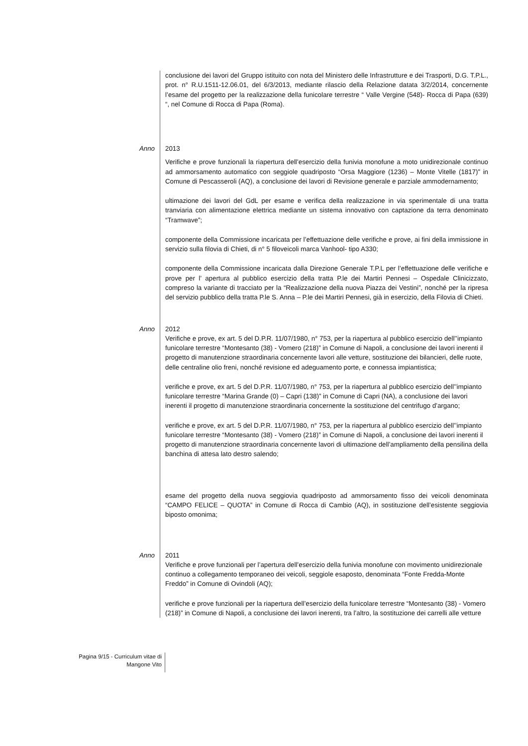conclusione dei lavori del Gruppo istituito con nota del Ministero delle Infrastrutture e dei Trasporti, D.G. T.P.L., prot. n° R.U.1511-12.06.01, del 6/3/2013, mediante rilascio della Relazione datata 3/2/2014, concernente l’esame del progetto per la realizzazione della funicolare terrestre “ Valle Vergine (548)- Rocca di Papa (639) “, nel Comune di Rocca di Papa (Roma).
Anno 2013
Verifiche e prove funzionali la riapertura dell’esercizio della funivia monofune a moto unidirezionale continuo ad ammorsamento automatico con seggiole quadriposto “Orsa Maggiore (1236) – Monte Vitelle (1817)” in Comune di Pescasseroli (AQ), a conclusione dei lavori di Revisione generale e parziale ammodernamento;
ultimazione dei lavori del GdL per esame e verifica della realizzazione in via sperimentale di una tratta tranviaria con alimentazione elettrica mediante un sistema innovativo con captazione da terra denominato “Tramwave”;
componente della Commissione incaricata per l’effettuazione delle verifiche e prove, ai fini della immissione in servizio sulla filovia di Chieti, di n° 5 filoveicoli marca Vanhool- tipo A330;
componente della Commissione incaricata dalla Direzione Generale T.P.L per l’effettuazione delle verifiche e prove per l’ apertura al pubblico esercizio della tratta P.le dei Martiri Pennesi – Ospedale Clinicizzato, compreso la variante di tracciato per la “Realizzazione della nuova Piazza dei Vestini”, nonché per la ripresa del servizio pubblico della tratta P.le S. Anna – P.le dei Martiri Pennesi, già in esercizio, della Filovia di Chieti.
Anno 2012
Verifiche e prove, ex art. 5 del D.P.R. 11/07/1980, n° 753, per la riapertura al pubblico esercizio dell’’impianto funicolare terrestre “Montesanto (38) - Vomero (218)” in Comune di Napoli, a conclusione dei lavori inerenti il progetto di manutenzione straordinaria concernente lavori alle vetture, sostituzione dei bilancieri, delle ruote, delle centraline olio freni, nonché revisione ed adeguamento porte, e connessa impiantistica;
verifiche e prove, ex art. 5 del D.P.R. 11/07/1980, n° 753, per la riapertura al pubblico esercizio dell’’impianto funicolare terrestre “Marina Grande (0) – Capri (138)” in Comune di Capri (NA), a conclusione dei lavori inerenti il progetto di manutenzione straordinaria concernente la sostituzione del centrifugo d’argano;
verifiche e prove, ex art. 5 del D.P.R. 11/07/1980, n° 753, per la riapertura al pubblico esercizio dell’’impianto funicolare terrestre “Montesanto (38) - Vomero (218)” in Comune di Napoli, a conclusione dei lavori inerenti il progetto di manutenzione straordinaria concernente lavori di ultimazione dell’ampliamento della pensilina della banchina di attesa lato destro salendo;
esame del progetto della nuova seggiovia quadriposto ad ammorsamento fisso dei veicoli denominata “CAMPO FELICE – QUOTA” in Comune di Rocca di Cambio (AQ), in sostituzione dell’esistente seggiovia biposto omonima;
Anno 2011
Verifiche e prove funzionali per l’apertura dell’esercizio della funivia monofune con movimento unidirezionale continuo a collegamento temporaneo dei veicoli, seggiole esaposto, denominata “Fonte Fredda-Monte Freddo” in Comune di Ovindoli (AQ);
verifiche e prove funzionali per la riapertura dell’esercizio della funicolare terrestre “Montesanto (38) - Vomero (218)” in Comune di Napoli, a conclusione dei lavori inerenti, tra l’altro, la sostituzione dei carrelli alle vetture
Pagina 9/15 - Curriculum vitae di
Mangone Vito